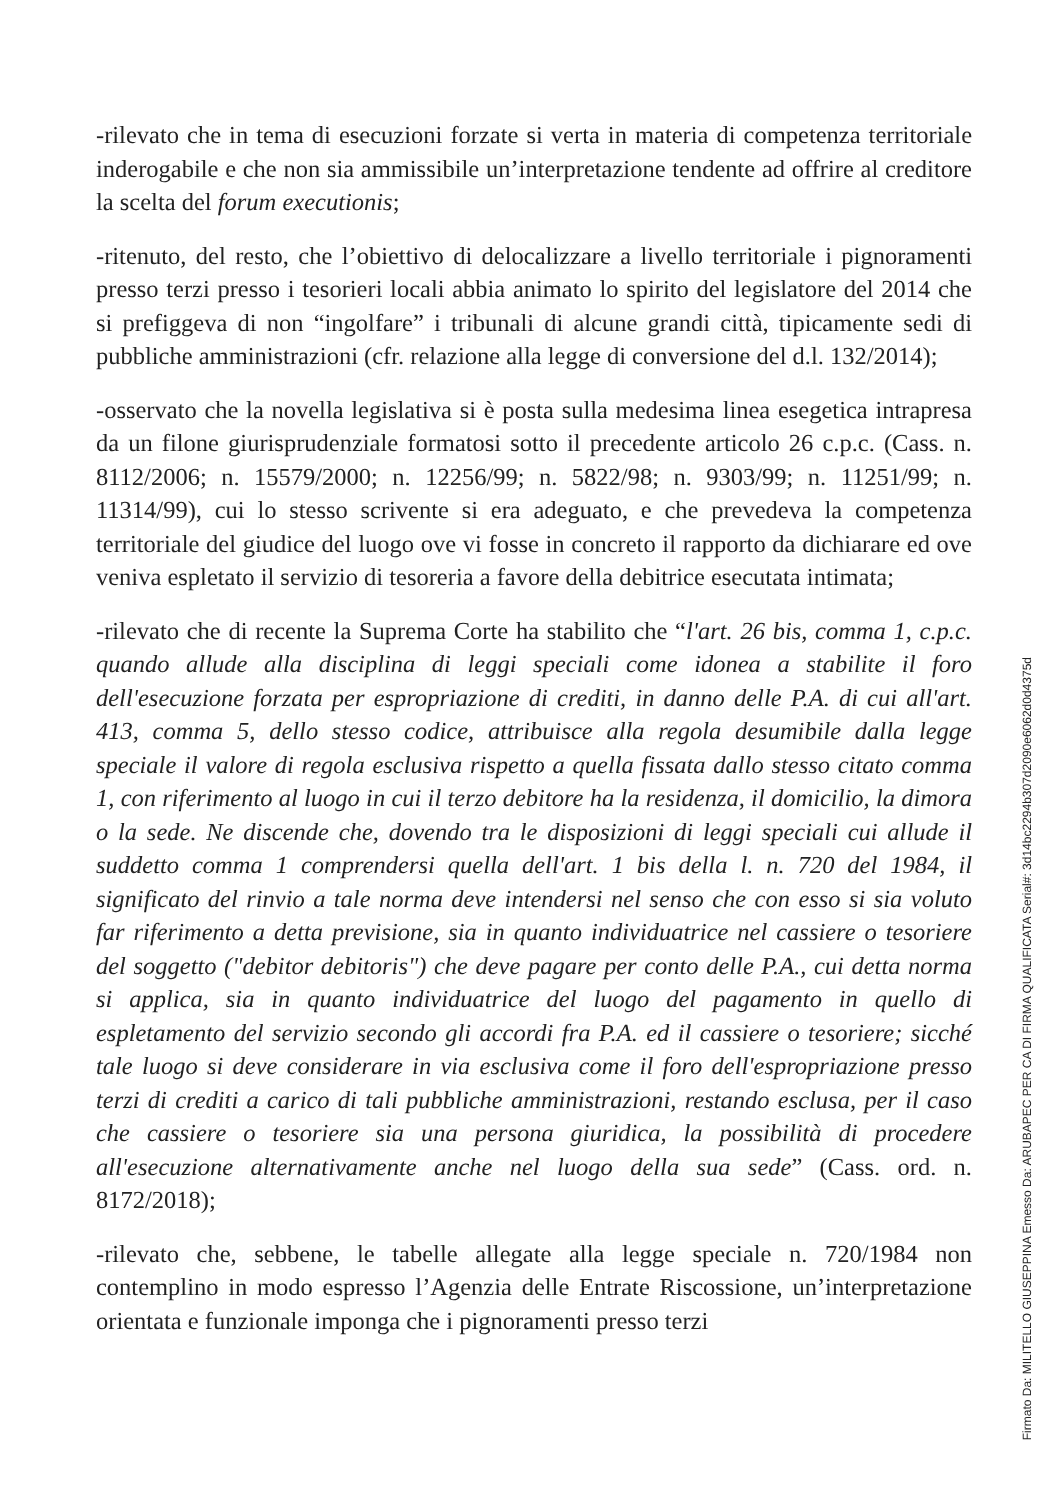-rilevato che in tema di esecuzioni forzate si verta in materia di competenza territoriale inderogabile e che non sia ammissibile un’interpretazione tendente ad offrire al creditore la scelta del forum executionis;
-ritenuto, del resto, che l’obiettivo di delocalizzare a livello territoriale i pignoramenti presso terzi presso i tesorieri locali abbia animato lo spirito del legislatore del 2014 che si prefiggeva di non “ingolfare” i tribunali di alcune grandi città, tipicamente sedi di pubbliche amministrazioni (cfr. relazione alla legge di conversione del d.l. 132/2014);
-osservato che la novella legislativa si è posta sulla medesima linea esegetica intrapresa da un filone giurisprudenziale formatosi sotto il precedente articolo 26 c.p.c. (Cass. n. 8112/2006; n. 15579/2000; n. 12256/99; n. 5822/98; n. 9303/99; n. 11251/99; n. 11314/99), cui lo stesso scrivente si era adeguato, e che prevedeva la competenza territoriale del giudice del luogo ove vi fosse in concreto il rapporto da dichiarare ed ove veniva espletato il servizio di tesoreria a favore della debitrice esecutata intimata;
-rilevato che di recente la Suprema Corte ha stabilito che “l'art. 26 bis, comma 1, c.p.c. quando allude alla disciplina di leggi speciali come idonea a stabilite il foro dell'esecuzione forzata per espropriazione di crediti, in danno delle P.A. di cui all'art. 413, comma 5, dello stesso codice, attribuisce alla regola desumibile dalla legge speciale il valore di regola esclusiva rispetto a quella fissata dallo stesso citato comma 1, con riferimento al luogo in cui il terzo debitore ha la residenza, il domicilio, la dimora o la sede. Ne discende che, dovendo tra le disposizioni di leggi speciali cui allude il suddetto comma 1 comprendersi quella dell'art. 1 bis della l. n. 720 del 1984, il significato del rinvio a tale norma deve intendersi nel senso che con esso si sia voluto far riferimento a detta previsione, sia in quanto individuatrice nel cassiere o tesoriere del soggetto ("debitor debitoris") che deve pagare per conto delle P.A., cui detta norma si applica, sia in quanto individuatrice del luogo del pagamento in quello di espletamento del servizio secondo gli accordi fra P.A. ed il cassiere o tesoriere; sicché tale luogo si deve considerare in via esclusiva come il foro dell'espropriazione presso terzi di crediti a carico di tali pubbliche amministrazioni, restando esclusa, per il caso che cassiere o tesoriere sia una persona giuridica, la possibilità di procedere all'esecuzione alternativamente anche nel luogo della sua sede” (Cass. ord. n. 8172/2018);
-rilevato che, sebbene, le tabelle allegate alla legge speciale n. 720/1984 non contemplino in modo espresso l’Agenzia delle Entrate Riscossione, un’interpretazione orientata e funzionale imponga che i pignoramenti presso terzi
Firmato Da: MILITELLO GIUSEPPINA Emesso Da: ARUBAPEC PER CA DI FIRMA QUALIFICATA Serial#: 3d14bc2294b307d2090e6062d0d4375d